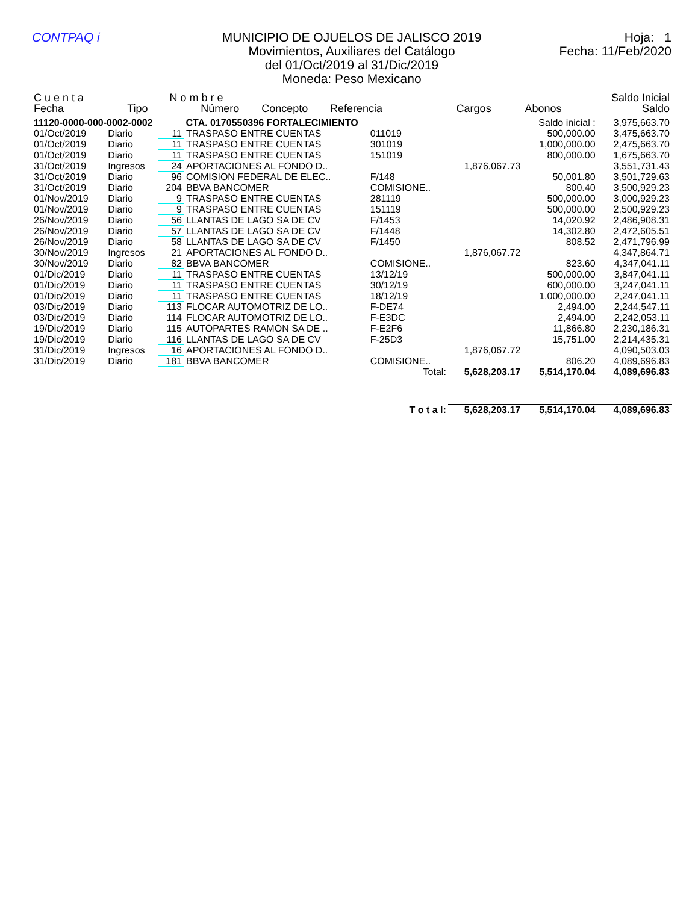CONTPAQ i MUNICIPIO DE OJUELOS DE JALISCO 2019
Movimientos, Auxiliares del Catálogo
del 01/Oct/2019 al 31/Dic/2019
Moneda: Peso Mexicano
Hoja: 1
Fecha: 11/Feb/2020
| C u e n t a | | N o m b r e | | | | | Saldo Inicial |
| --- | --- | --- | --- | --- | --- | --- | --- |
| Fecha | Tipo | Número | Concepto | Referencia | Cargos | Abonos | Saldo |
| 11120-0000-000-0002-0002 | | | CTA. 0170550396 FORTALECIMIENTO | | | Saldo inicial : | 3,975,663.70 |
| 01/Oct/2019 | Diario | 11 | TRASPASO ENTRE CUENTAS | 011019 | | 500,000.00 | 3,475,663.70 |
| 01/Oct/2019 | Diario | 11 | TRASPASO ENTRE CUENTAS | 301019 | | 1,000,000.00 | 2,475,663.70 |
| 01/Oct/2019 | Diario | 11 | TRASPASO ENTRE CUENTAS | 151019 | | 800,000.00 | 1,675,663.70 |
| 31/Oct/2019 | Ingresos | 24 | APORTACIONES AL FONDO D.. | | 1,876,067.73 | | 3,551,731.43 |
| 31/Oct/2019 | Diario | 96 | COMISION FEDERAL DE ELEC.. | F/148 | | 50,001.80 | 3,501,729.63 |
| 31/Oct/2019 | Diario | 204 | BBVA BANCOMER | COMISIONE.. | | 800.40 | 3,500,929.23 |
| 01/Nov/2019 | Diario | 9 | TRASPASO ENTRE CUENTAS | 281119 | | 500,000.00 | 3,000,929.23 |
| 01/Nov/2019 | Diario | 9 | TRASPASO ENTRE CUENTAS | 151119 | | 500,000.00 | 2,500,929.23 |
| 26/Nov/2019 | Diario | 56 | LLANTAS DE LAGO SA DE CV | F/1453 | | 14,020.92 | 2,486,908.31 |
| 26/Nov/2019 | Diario | 57 | LLANTAS DE LAGO SA DE CV | F/1448 | | 14,302.80 | 2,472,605.51 |
| 26/Nov/2019 | Diario | 58 | LLANTAS DE LAGO SA DE CV | F/1450 | | 808.52 | 2,471,796.99 |
| 30/Nov/2019 | Ingresos | 21 | APORTACIONES AL FONDO D.. | | 1,876,067.72 | | 4,347,864.71 |
| 30/Nov/2019 | Diario | 82 | BBVA BANCOMER | COMISIONE.. | | 823.60 | 4,347,041.11 |
| 01/Dic/2019 | Diario | 11 | TRASPASO ENTRE CUENTAS | 13/12/19 | | 500,000.00 | 3,847,041.11 |
| 01/Dic/2019 | Diario | 11 | TRASPASO ENTRE CUENTAS | 30/12/19 | | 600,000.00 | 3,247,041.11 |
| 01/Dic/2019 | Diario | 11 | TRASPASO ENTRE CUENTAS | 18/12/19 | | 1,000,000.00 | 2,247,041.11 |
| 03/Dic/2019 | Diario | 113 | FLOCAR AUTOMOTRIZ DE LO.. | F-DE74 | | 2,494.00 | 2,244,547.11 |
| 03/Dic/2019 | Diario | 114 | FLOCAR AUTOMOTRIZ DE LO.. | F-E3DC | | 2,494.00 | 2,242,053.11 |
| 19/Dic/2019 | Diario | 115 | AUTOPARTES RAMON SA DE .. | F-E2F6 | | 11,866.80 | 2,230,186.31 |
| 19/Dic/2019 | Diario | 116 | LLANTAS DE LAGO SA DE CV | F-25D3 | | 15,751.00 | 2,214,435.31 |
| 31/Dic/2019 | Ingresos | 16 | APORTACIONES AL FONDO D.. | | 1,876,067.72 | | 4,090,503.03 |
| 31/Dic/2019 | Diario | 181 | BBVA BANCOMER | COMISIONE.. | | 806.20 | 4,089,696.83 |
| Total: | | | | | 5,628,203.17 | 5,514,170.04 | 4,089,696.83 |
| T o t a l: | | | | | 5,628,203.17 | 5,514,170.04 | 4,089,696.83 |